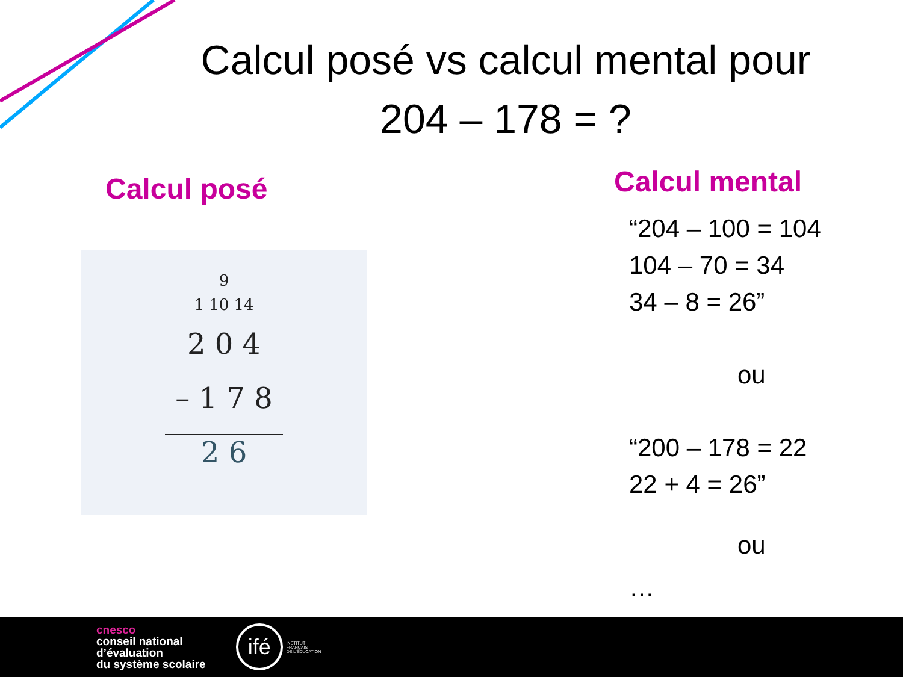Calcul posé vs calcul mental pour
204 – 178 = ?
Calcul posé
9
1 10 14
2 0 4
– 1 7 8
2 6
Calcul mental
“204 – 100 = 104
104 – 70 = 34
34 – 8 = 26”
ou
“200 – 178 = 22
22 + 4 = 26”
ou
…
cnesco
conseil national
d’évaluation
du système scolaire
ifé
INSTITUT
FRANÇAIS
DE L'ÉDUCATION